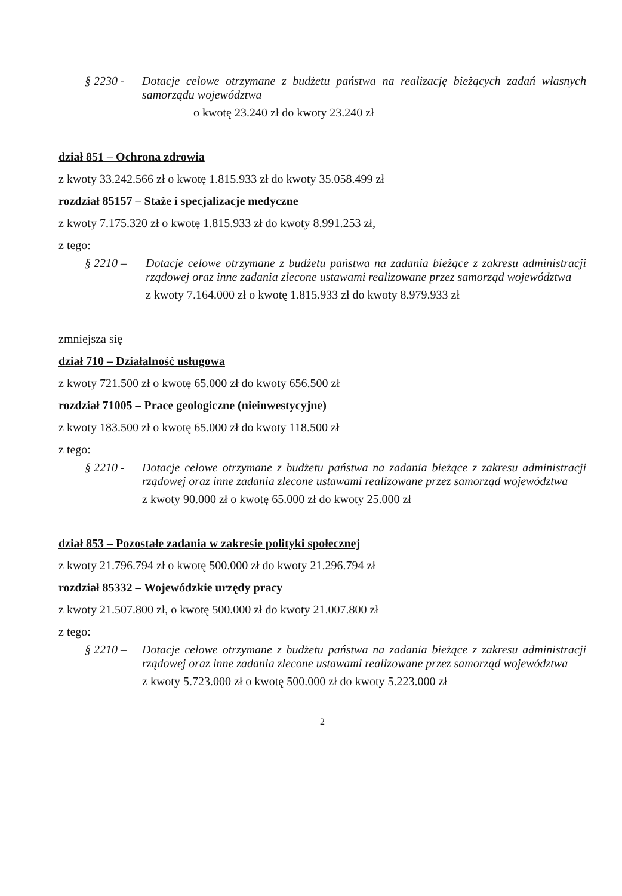§ 2230 - Dotacje celowe otrzymane z budżetu państwa na realizację bieżących zadań własnych samorządu województwa
o kwotę 23.240 zł do kwoty 23.240 zł
dział 851 – Ochrona zdrowia
z kwoty 33.242.566 zł o kwotę 1.815.933 zł do kwoty 35.058.499 zł
rozdział 85157 – Staże i specjalizacje medyczne
z kwoty 7.175.320 zł o kwotę 1.815.933 zł do kwoty 8.991.253 zł,
z tego:
§ 2210 – Dotacje celowe otrzymane z budżetu państwa na zadania bieżące z zakresu administracji rządowej oraz inne zadania zlecone ustawami realizowane przez samorząd województwa
z kwoty 7.164.000 zł o kwotę 1.815.933 zł do kwoty 8.979.933 zł
zmniejsza się
dział 710 – Działalność usługowa
z kwoty 721.500 zł o kwotę 65.000 zł do kwoty 656.500 zł
rozdział 71005 – Prace geologiczne (nieinwestycyjne)
z kwoty 183.500 zł o kwotę 65.000 zł do kwoty 118.500 zł
z tego:
§ 2210 - Dotacje celowe otrzymane z budżetu państwa na zadania bieżące z zakresu administracji rządowej oraz inne zadania zlecone ustawami realizowane przez samorząd województwa
z kwoty 90.000 zł o kwotę 65.000 zł do kwoty 25.000 zł
dział 853 – Pozostałe zadania w zakresie polityki społecznej
z kwoty 21.796.794 zł o kwotę 500.000 zł do kwoty 21.296.794 zł
rozdział 85332 – Wojewódzkie urzędy pracy
z kwoty 21.507.800 zł, o kwotę 500.000 zł do kwoty 21.007.800 zł
z tego:
§ 2210 – Dotacje celowe otrzymane z budżetu państwa na zadania bieżące z zakresu administracji rządowej oraz inne zadania zlecone ustawami realizowane przez samorząd województwa
z kwoty 5.723.000 zł o kwotę 500.000 zł do kwoty 5.223.000 zł
2